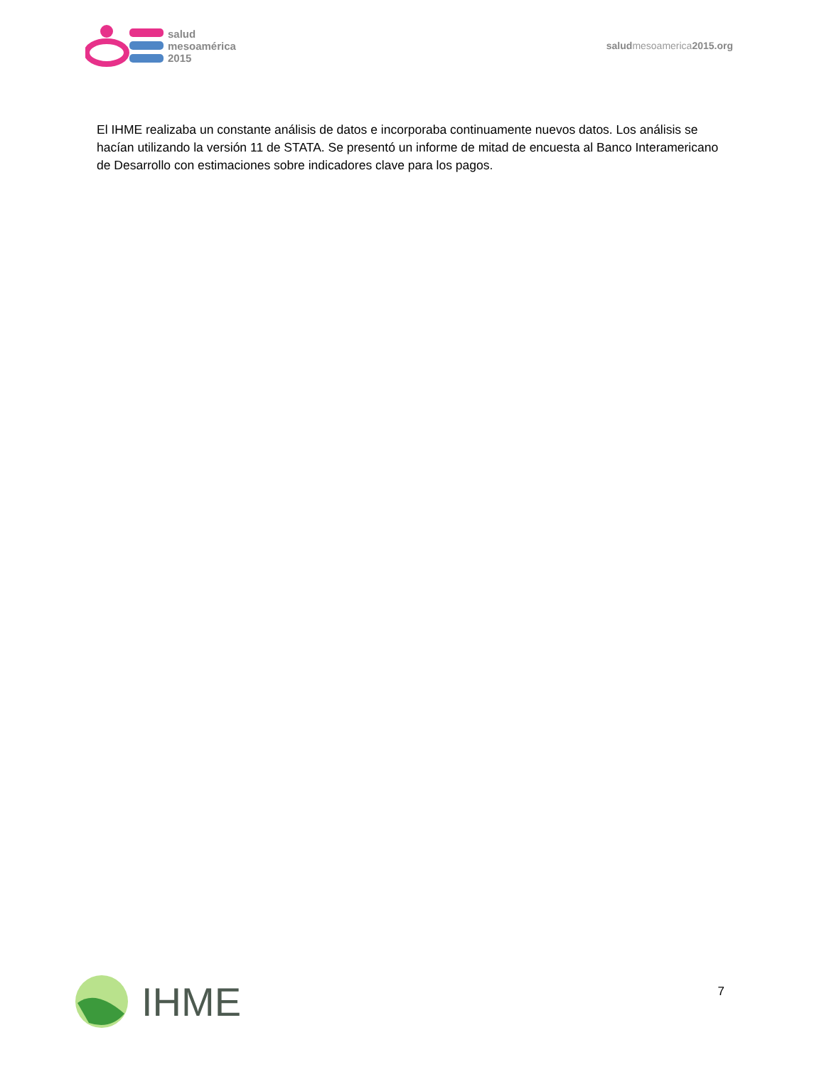salud
mesoamérica
2015
saludmesoamerica2015.org
El IHME realizaba un constante análisis de datos e incorporaba continuamente nuevos datos. Los análisis se hacían utilizando la versión 11 de STATA. Se presentó un informe de mitad de encuesta al Banco Interamericano de Desarrollo con estimaciones sobre indicadores clave para los pagos.
IHME
7